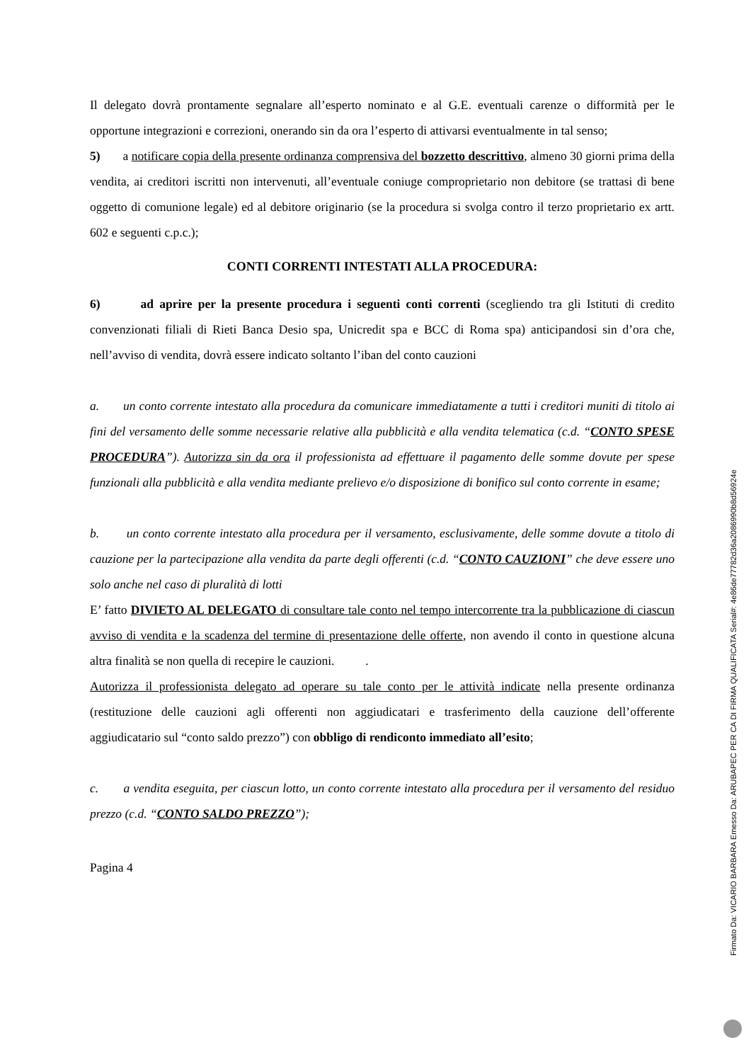Il delegato dovrà prontamente segnalare all’esperto nominato e al G.E. eventuali carenze o difformità per le opportune integrazioni e correzioni, onerando sin da ora l’esperto di attivarsi eventualmente in tal senso;
5) a notificare copia della presente ordinanza comprensiva del bozzetto descrittivo, almeno 30 giorni prima della vendita, ai creditori iscritti non intervenuti, all’eventuale coniuge comproprietario non debitore (se trattasi di bene oggetto di comunione legale) ed al debitore originario (se la procedura si svolga contro il terzo proprietario ex artt. 602 e seguenti c.p.c.);
CONTI CORRENTI INTESTATI ALLA PROCEDURA:
6) ad aprire per la presente procedura i seguenti conti correnti (scegliendo tra gli Istituti di credito convenzionati filiali di Rieti Banca Desio spa, Unicredit spa e BCC di Roma spa) anticipandosi sin d’ora che, nell’avviso di vendita, dovrà essere indicato soltanto l’iban del conto cauzioni
a. un conto corrente intestato alla procedura da comunicare immediatamente a tutti i creditori muniti di titolo ai fini del versamento delle somme necessarie relative alla pubblicità e alla vendita telematica (c.d. “CONTO SPESE PROCEDURA”). Autorizza sin da ora il professionista ad effettuare il pagamento delle somme dovute per spese funzionali alla pubblicità e alla vendita mediante prelievo e/o disposizione di bonifico sul conto corrente in esame;
b. un conto corrente intestato alla procedura per il versamento, esclusivamente, delle somme dovute a titolo di cauzione per la partecipazione alla vendita da parte degli offerenti (c.d. “CONTO CAUZIONI” che deve essere uno solo anche nel caso di pluralità di lotti
E’ fatto DIVIETO AL DELEGATO di consultare tale conto nel tempo intercorrente tra la pubblicazione di ciascun avviso di vendita e la scadenza del termine di presentazione delle offerte, non avendo il conto in questione alcuna altra finalità se non quella di recepire le cauzioni. .
Autorizza il professionista delegato ad operare su tale conto per le attività indicate nella presente ordinanza (restituzione delle cauzioni agli offerenti non aggiudicatari e trasferimento della cauzione dell’offerente aggiudicatario sul “conto saldo prezzo”) con obbligo di rendiconto immediato all’esito;
c. a vendita eseguita, per ciascun lotto, un conto corrente intestato alla procedura per il versamento del residuo prezzo (c.d. “CONTO SALDO PREZZO”);
Pagina 4
Firmato Da: VICARIO BARBARA Emesso Da: ARUBAPEC PER CA DI FIRMA QUALIFICATA Serial#: 4e86de77782d36a2086990b8d56924e